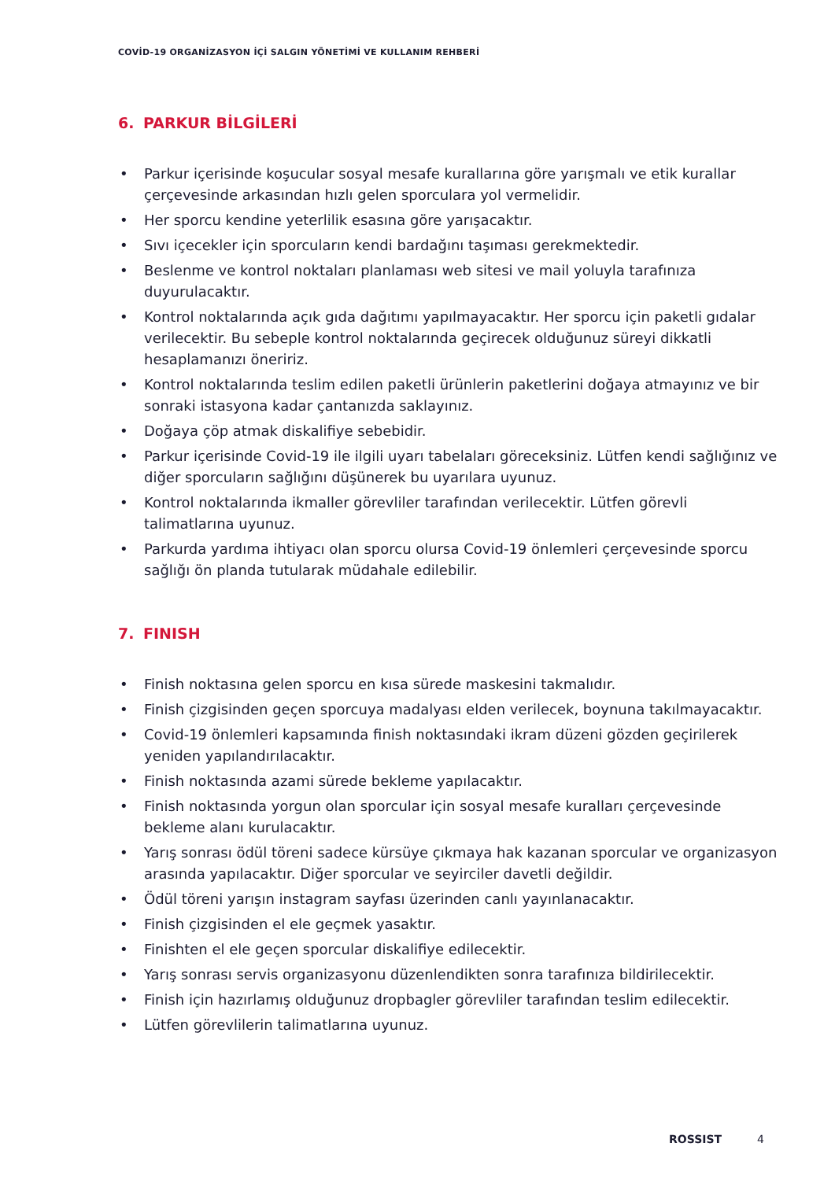COVİD-19 ORGANİZASYON İÇİ SALGIN YÖNETİMİ VE KULLANIM REHBERİ
6. PARKUR BİLGİLERİ
• Parkur içerisinde koşucular sosyal mesafe kurallarına göre yarışmalı ve etik kurallar çerçevesinde arkasından hızlı gelen sporculara yol vermelidir.
• Her sporcu kendine yeterlilik esasına göre yarışacaktır.
• Sıvı içecekler için sporcuların kendi bardağını taşıması gerekmektedir.
• Beslenme ve kontrol noktaları planlaması web sitesi ve mail yoluyla tarafınıza duyurulacaktır.
• Kontrol noktalarında açık gıda dağıtımı yapılmayacaktır. Her sporcu için paketli gıdalar verilecektir. Bu sebeple kontrol noktalarında geçirecek olduğunuz süreyi dikkatli hesaplamanızı öneririz.
• Kontrol noktalarında teslim edilen paketli ürünlerin paketlerini doğaya atmayınız ve bir sonraki istasyona kadar çantanızda saklayınız.
• Doğaya çöp atmak diskalifiye sebebidir.
• Parkur içerisinde Covid-19 ile ilgili uyarı tabelaları göreceksiniz. Lütfen kendi sağlığınız ve diğer sporcuların sağlığını düşünerek bu uyarılara uyunuz.
• Kontrol noktalarında ikmaller görevliler tarafından verilecektir. Lütfen görevli talimatlarına uyunuz.
• Parkurda yardıma ihtiyacı olan sporcu olursa Covid-19 önlemleri çerçevesinde sporcu sağlığı ön planda tutularak müdahale edilebilir.
7. FINISH
• Finish noktasına gelen sporcu en kısa sürede maskesini takmalıdır.
• Finish çizgisinden geçen sporcuya madalyası elden verilecek, boynuna takılmayacaktır.
• Covid-19 önlemleri kapsamında finish noktasındaki ikram düzeni gözden geçirilerek yeniden yapılandırılacaktır.
• Finish noktasında azami sürede bekleme yapılacaktır.
• Finish noktasında yorgun olan sporcular için sosyal mesafe kuralları çerçevesinde bekleme alanı kurulacaktır.
• Yarış sonrası ödül töreni sadece kürsüye çıkmaya hak kazanan sporcular ve organizasyon arasında yapılacaktır. Diğer sporcular ve seyirciler davetli değildir.
• Ödül töreni yarışın instagram sayfası üzerinden canlı yayınlanacaktır.
• Finish çizgisinden el ele geçmek yasaktır.
• Finishten el ele geçen sporcular diskalifiye edilecektir.
• Yarış sonrası servis organizasyonu düzenlendikten sonra tarafınıza bildirilecektir.
• Finish için hazırlamış olduğunuz dropbagler görevliler tarafından teslim edilecektir.
• Lütfen görevlilerin talimatlarına uyunuz.
ROSSIST 4